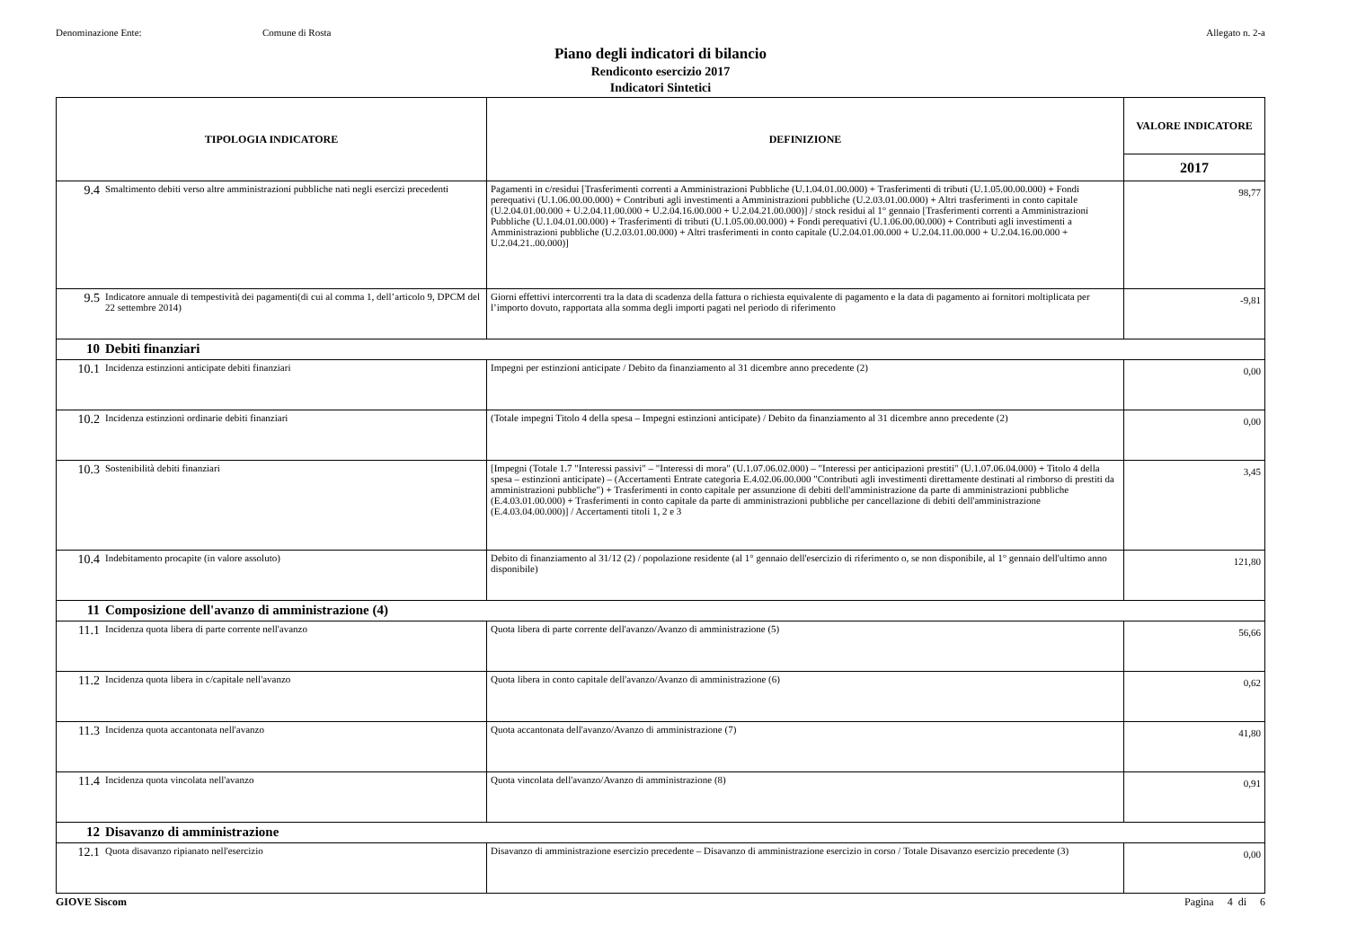Denominazione Ente: Comune di Rosta Allegato n. 2-a
Piano degli indicatori di bilancio
Rendiconto esercizio 2017
Indicatori Sintetici
| TIPOLOGIA INDICATORE | | DEFINIZIONE | VALORE INDICATORE |
| --- | --- | --- | --- |
| | | | 2017 |
| 9.4 | Smaltimento debiti verso altre amministrazioni pubbliche nati negli esercizi precedenti | Pagamenti in c/residui [Trasferimenti correnti a Amministrazioni Pubbliche (U.1.04.01.00.000) + Trasferimenti di tributi (U.1.05.00.00.000) + Fondi perequativi (U.1.06.00.00.000) + Contributi agli investimenti a Amministrazioni pubbliche (U.2.03.01.00.000) + Altri trasferimenti in conto capitale (U.2.04.01.00.000 + U.2.04.11.00.000 + U.2.04.16.00.000 + U.2.04.21.00.000)] / stock residui al 1° gennaio [Trasferimenti correnti a Amministrazioni Pubbliche (U.1.04.01.00.000) + Trasferimenti di tributi (U.1.05.00.00.000) + Fondi perequativi (U.1.06.00.00.000) + Contributi agli investimenti a Amministrazioni pubbliche (U.2.03.01.00.000) + Altri trasferimenti in conto capitale (U.2.04.01.00.000 + U.2.04.11.00.000 + U.2.04.16.00.000 + U.2.04.21..00.000)] | 98,77 |
| 9.5 | Indicatore annuale di tempestività dei pagamenti(di cui al comma 1, dell’articolo 9, DPCM del 22 settembre 2014) | Giorni effettivi intercorrenti tra la data di scadenza della fattura o richiesta equivalente di pagamento e la data di pagamento ai fornitori moltiplicata per l’importo dovuto, rapportata alla somma degli importi pagati nel periodo di riferimento | -9,81 |
| 10 | Debiti finanziari | | |
| 10.1 | Incidenza estinzioni anticipate debiti finanziari | Impegni per estinzioni anticipate / Debito da finanziamento al 31 dicembre anno precedente (2) | 0,00 |
| 10.2 | Incidenza estinzioni ordinarie debiti finanziari | (Totale impegni Titolo 4 della spesa – Impegni estinzioni anticipate) / Debito da finanziamento al 31 dicembre anno precedente (2) | 0,00 |
| 10.3 | Sostenibilità debiti finanziari | [Impegni (Totale 1.7 "Interessi passivi" – "Interessi di mora" (U.1.07.06.02.000) – "Interessi per anticipazioni prestiti" (U.1.07.06.04.000) + Titolo 4 della spesa – estinzioni anticipate) – (Accertamenti Entrate categoria E.4.02.06.00.000 "Contributi agli investimenti direttamente destinati al rimborso di prestiti da amministrazioni pubbliche") + Trasferimenti in conto capitale per assunzione di debiti dell'amministrazione da parte di amministrazioni pubbliche (E.4.03.01.00.000) + Trasferimenti in conto capitale da parte di amministrazioni pubbliche per cancellazione di debiti dell'amministrazione (E.4.03.04.00.000)] / Accertamenti titoli 1, 2 e 3 | 3,45 |
| 10.4 | Indebitamento procapite (in valore assoluto) | Debito di finanziamento al 31/12 (2) / popolazione residente (al 1° gennaio dell'esercizio di riferimento o, se non disponibile, al 1° gennaio dell'ultimo anno disponibile) | 121,80 |
| 11 | Composizione dell'avanzo di amministrazione (4) | | |
| 11.1 | Incidenza quota libera di parte corrente nell'avanzo | Quota libera di parte corrente dell'avanzo/Avanzo di amministrazione (5) | 56,66 |
| 11.2 | Incidenza quota libera in c/capitale nell'avanzo | Quota libera in conto capitale dell'avanzo/Avanzo di amministrazione (6) | 0,62 |
| 11.3 | Incidenza quota accantonata nell'avanzo | Quota accantonata dell'avanzo/Avanzo di amministrazione (7) | 41,80 |
| 11.4 | Incidenza quota vincolata nell'avanzo | Quota vincolata dell'avanzo/Avanzo di amministrazione (8) | 0,91 |
| 12 | Disavanzo di amministrazione | | |
| 12.1 | Quota disavanzo ripianato nell'esercizio | Disavanzo di amministrazione esercizio precedente – Disavanzo di amministrazione esercizio in corso / Totale Disavanzo esercizio precedente (3) | 0,00 |
GIOVE Siscom Pagina 4 di 6